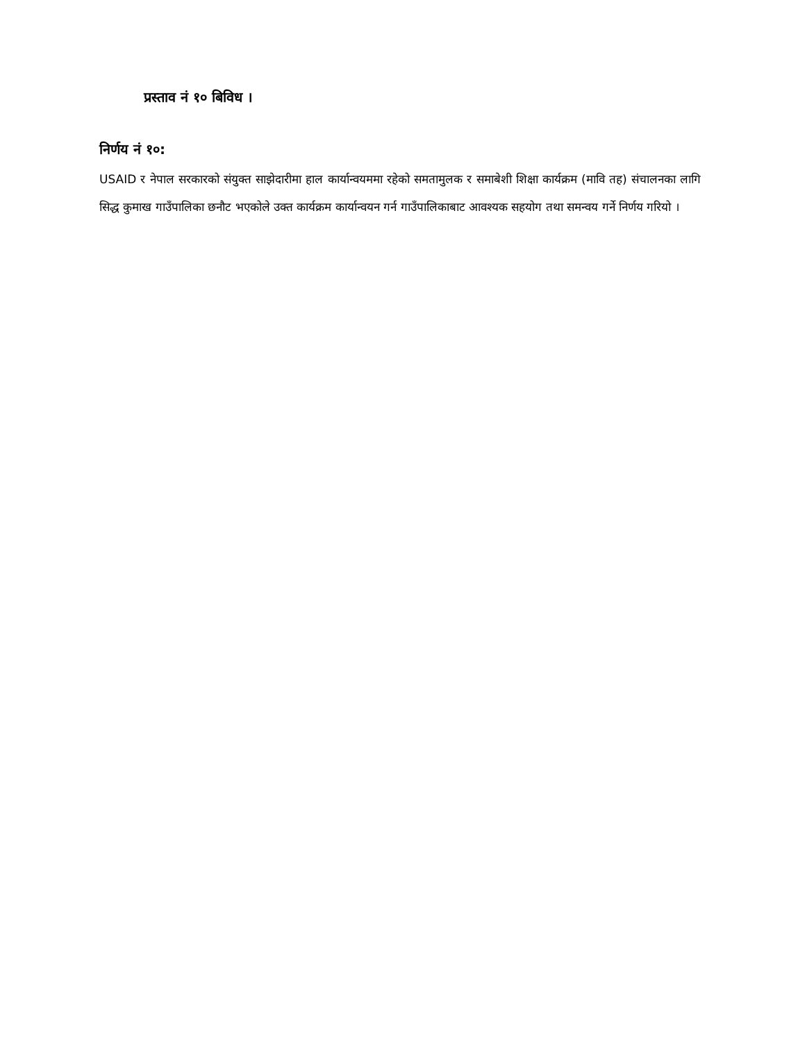प्रस्ताव नं १० बिविध ।
निर्णय नं १०:
USAID र नेपाल सरकारको संयुक्त साझेदारीमा हाल कार्यान्वयममा रहेको समतामुलक र समाबेशी शिक्षा कार्यक्रम (मावि तह) संचालनका लागि सिद्ध कुमाख गाउँपालिका छनौट भएकोले उक्त कार्यक्रम कार्यान्वयन गर्न गाउँपालिकाबाट आवश्यक सहयोग तथा समन्वय गर्ने निर्णय गरियो ।